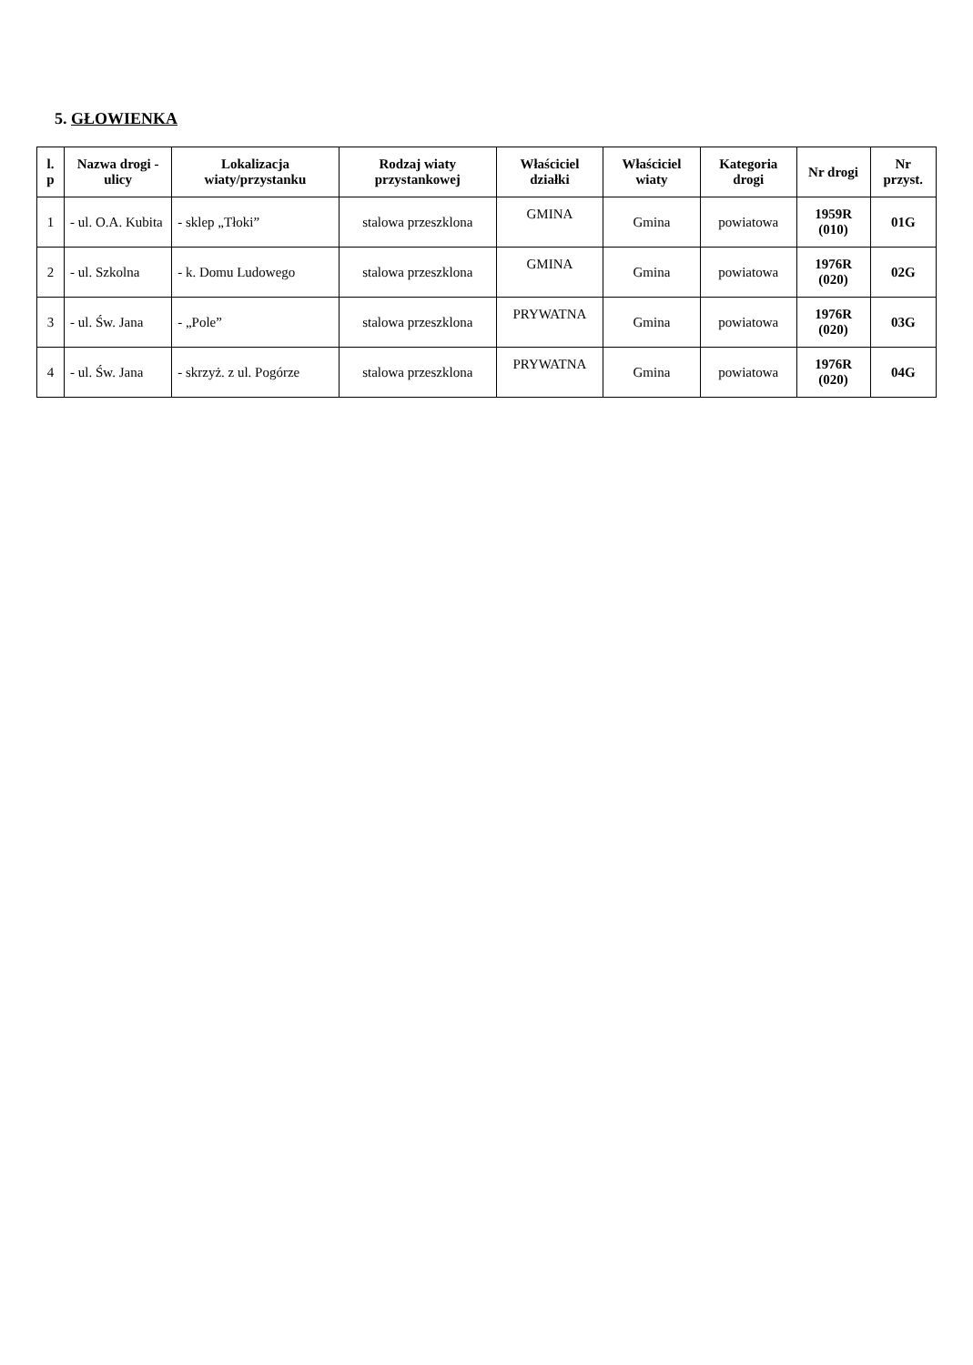5. GŁOWIENKA
| l. p | Nazwa drogi - ulicy | Lokalizacja wiaty/przystanku | Rodzaj wiaty przystankowej | Właściciel działki | Właściciel wiaty | Kategoria drogi | Nr drogi | Nr przyst. |
| --- | --- | --- | --- | --- | --- | --- | --- | --- |
| 1 | - ul. O.A. Kubita | - sklep „Tłoki” | stalowa przeszklona | GMINA | Gmina | powiatowa | 1959R (010) | 01G |
| 2 | - ul. Szkolna | - k. Domu Ludowego | stalowa przeszklona | GMINA | Gmina | powiatowa | 1976R (020) | 02G |
| 3 | - ul. Św. Jana | - „Pole” | stalowa przeszklona | PRYWATNA | Gmina | powiatowa | 1976R (020) | 03G |
| 4 | - ul. Św. Jana | - skrzyż. z ul. Pogórze | stalowa przeszklona | PRYWATNA | Gmina | powiatowa | 1976R (020) | 04G |